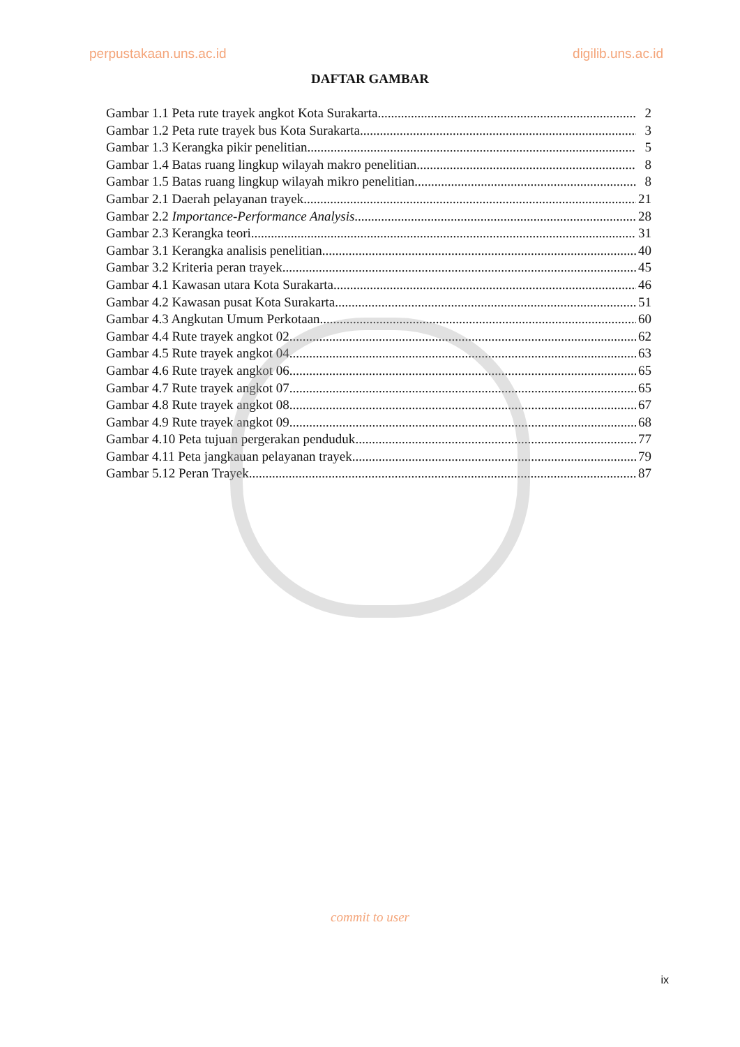perpustakaan.uns.ac.id digilib.uns.ac.id
DAFTAR GAMBAR
Gambar 1.1 Peta rute trayek angkot Kota Surakarta 2
Gambar 1.2 Peta rute trayek bus Kota Surakarta 3
Gambar 1.3 Kerangka pikir penelitian 5
Gambar 1.4 Batas ruang lingkup wilayah makro penelitian 8
Gambar 1.5 Batas ruang lingkup wilayah mikro penelitian 8
Gambar 2.1 Daerah pelayanan trayek 21
Gambar 2.2 Importance-Performance Analysis 28
Gambar 2.3 Kerangka teori 31
Gambar 3.1 Kerangka analisis penelitian 40
Gambar 3.2 Kriteria peran trayek 45
Gambar 4.1 Kawasan utara Kota Surakarta 46
Gambar 4.2 Kawasan pusat Kota Surakarta 51
Gambar 4.3 Angkutan Umum Perkotaan 60
Gambar 4.4 Rute trayek angkot 02 62
Gambar 4.5 Rute trayek angkot 04 63
Gambar 4.6 Rute trayek angkot 06 65
Gambar 4.7 Rute trayek angkot 07 65
Gambar 4.8 Rute trayek angkot 08 67
Gambar 4.9 Rute trayek angkot 09 68
Gambar 4.10 Peta tujuan pergerakan penduduk 77
Gambar 4.11 Peta jangkauan pelayanan trayek 79
Gambar 5.12 Peran Trayek 87
commit to user
ix